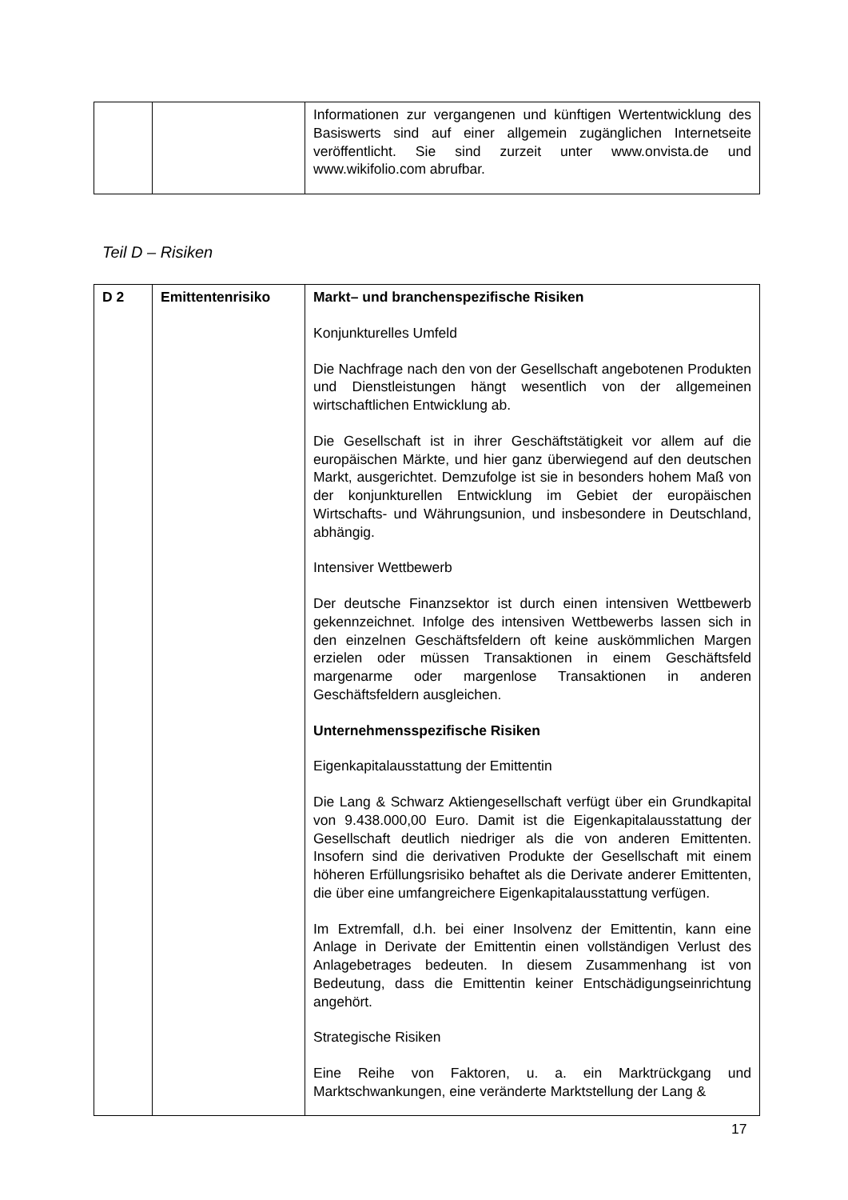| | | Informationen zur vergangenen und künftigen Wertentwicklung des Basiswerts sind auf einer allgemein zugänglichen Internetseite veröffentlicht. Sie sind zurzeit unter www.onvista.de und www.wikifolio.com abrufbar. |
Teil D – Risiken
| D 2 | Emittentenrisiko | Markt– und branchenspezifische Risiken Konjunkturelles Umfeld Die Nachfrage nach den von der Gesellschaft angebotenen Produkten und Dienstleistungen hängt wesentlich von der allgemeinen wirtschaftlichen Entwicklung ab. Die Gesellschaft ist in ihrer Geschäftstätigkeit vor allem auf die europäischen Märkte, und hier ganz überwiegend auf den deutschen Markt, ausgerichtet. Demzufolge ist sie in besonders hohem Maß von der konjunkturellen Entwicklung im Gebiet der europäischen Wirtschafts- und Währungsunion, und insbesondere in Deutschland, abhängig. Intensiver Wettbewerb Der deutsche Finanzsektor ist durch einen intensiven Wettbewerb gekennzeichnet. Infolge des intensiven Wettbewerbs lassen sich in den einzelnen Geschäftsfeldern oft keine auskömmlichen Margen erzielen oder müssen Transaktionen in einem Geschäftsfeld margenarme oder margenlose Transaktionen in anderen Geschäftsfeldern ausgleichen. Unternehmensspezifische Risiken Eigenkapitalausstattung der Emittentin Die Lang & Schwarz Aktiengesellschaft verfügt über ein Grundkapital von 9.438.000,00 Euro. Damit ist die Eigenkapitalausstattung der Gesellschaft deutlich niedriger als die von anderen Emittenten. Insofern sind die derivativen Produkte der Gesellschaft mit einem höheren Erfüllungsrisiko behaftet als die Derivate anderer Emittenten, die über eine umfangreichere Eigenkapitalausstattung verfügen. Im Extremfall, d.h. bei einer Insolvenz der Emittentin, kann eine Anlage in Derivate der Emittentin einen vollständigen Verlust des Anlagebetrages bedeuten. In diesem Zusammenhang ist von Bedeutung, dass die Emittentin keiner Entschädigungseinrichtung angehört. Strategische Risiken Eine Reihe von Faktoren, u. a. ein Marktrückgang und Marktschwankungen, eine veränderte Marktstellung der Lang & |
17